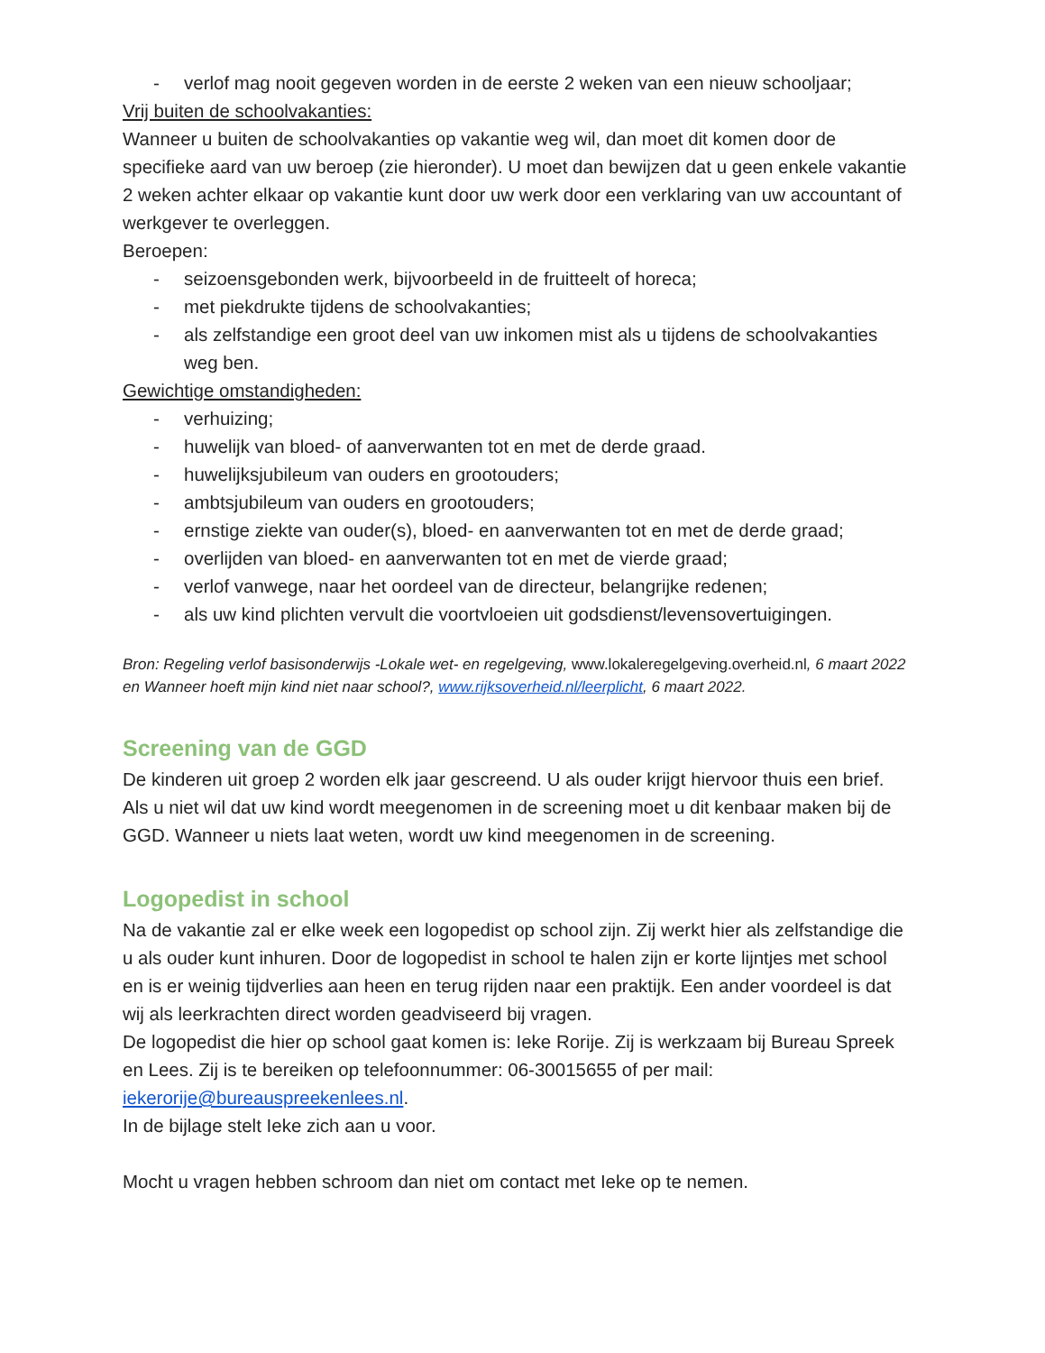- verlof mag nooit gegeven worden in de eerste 2 weken van een nieuw schooljaar;
Vrij buiten de schoolvakanties:
Wanneer u buiten de schoolvakanties op vakantie weg wil, dan moet dit komen door de specifieke aard van uw beroep (zie hieronder). U moet dan bewijzen dat u geen enkele vakantie 2 weken achter elkaar op vakantie kunt door uw werk door een verklaring van uw accountant of werkgever te overleggen.
Beroepen:
- seizoensgebonden werk, bijvoorbeeld in de fruitteelt of horeca;
- met piekdrukte tijdens de schoolvakanties;
- als zelfstandige een groot deel van uw inkomen mist als u tijdens de schoolvakanties weg ben.
Gewichtige omstandigheden:
- verhuizing;
- huwelijk van bloed- of aanverwanten tot en met de derde graad.
- huwelijksjubileum van ouders en grootouders;
- ambtsjubileum van ouders en grootouders;
- ernstige ziekte van ouder(s), bloed- en aanverwanten tot en met de derde graad;
- overlijden van bloed- en aanverwanten tot en met de vierde graad;
- verlof vanwege, naar het oordeel van de directeur, belangrijke redenen;
- als uw kind plichten vervult die voortvloeien uit godsdienst/levensovertuigingen.
Bron: Regeling verlof basisonderwijs -Lokale wet- en regelgeving, www.lokaleregelgeving.overheid.nl, 6 maart 2022 en Wanneer hoeft mijn kind niet naar school?, www.rijksoverheid.nl/leerplicht, 6 maart 2022.
Screening van de GGD
De kinderen uit groep 2 worden elk jaar gescreend. U als ouder krijgt hiervoor thuis een brief. Als u niet wil dat uw kind wordt meegenomen in de screening moet u dit kenbaar maken bij de GGD. Wanneer u niets laat weten, wordt uw kind meegenomen in de screening.
Logopedist in school
Na de vakantie zal er elke week een logopedist op school zijn. Zij werkt hier als zelfstandige die u als ouder kunt inhuren. Door de logopedist in school te halen zijn er korte lijntjes met school en is er weinig tijdverlies aan heen en terug rijden naar een praktijk. Een ander voordeel is dat wij als leerkrachten direct worden geadviseerd bij vragen.
De logopedist die hier op school gaat komen is: Ieke Rorije. Zij is werkzaam bij Bureau Spreek en Lees. Zij is te bereiken op telefoonnummer: 06-30015655 of per mail: iekerorije@bureauspreekenlees.nl.
In de bijlage stelt Ieke zich aan u voor.
Mocht u vragen hebben schroom dan niet om contact met Ieke op te nemen.